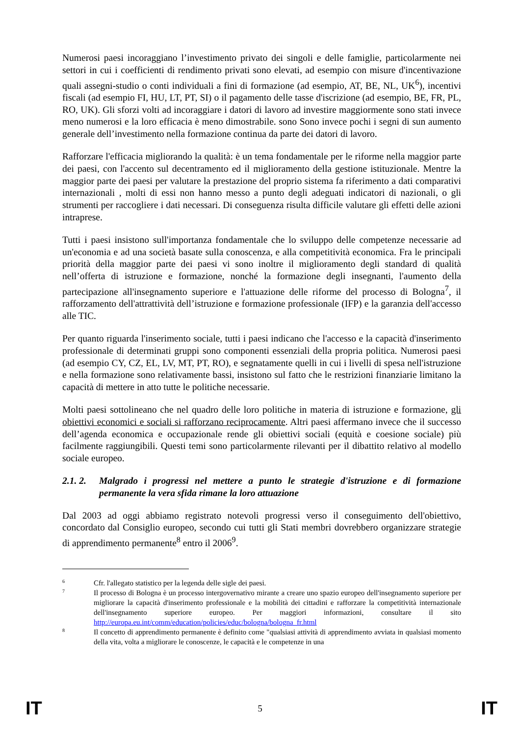Numerosi paesi incoraggiano l’investimento privato dei singoli e delle famiglie, particolarmente nei settori in cui i coefficienti di rendimento privati sono elevati, ad esempio con misure d'incentivazione quali assegni-studio o conti individuali a fini di formazione (ad esempio, AT, BE, NL, UK<sup>6</sup>), incentivi fiscali (ad esempio FI, HU, LT, PT, SI) o il pagamento delle tasse d'iscrizione (ad esempio, BE, FR, PL, RO, UK). Gli sforzi volti ad incoraggiare i datori di lavoro ad investire maggiormente sono stati invece meno numerosi e la loro efficacia è meno dimostrabile. sono Sono invece pochi i segni di sun aumento generale dell’investimento nella formazione continua da parte dei datori di lavoro.
Rafforzare l'efficacia migliorando la qualità: è un tema fondamentale per le riforme nella maggior parte dei paesi, con l'accento sul decentramento ed il miglioramento della gestione istituzionale. Mentre la maggior parte dei paesi per valutare la prestazione del proprio sistema fa riferimento a dati comparativi internazionali , molti di essi non hanno messo a punto degli adeguati indicatori di nazionali, o gli strumenti per raccogliere i dati necessari. Di conseguenza risulta difficile valutare gli effetti delle azioni intraprese.
Tutti i paesi insistono sull'importanza fondamentale che lo sviluppo delle competenze necessarie ad un'economia e ad una società basate sulla conoscenza, e alla competitività economica. Fra le principali priorità della maggior parte dei paesi vi sono inoltre il miglioramento degli standard di qualità nell’offerta di istruzione e formazione, nonché la formazione degli insegnanti, l'aumento della partecipazione all'insegnamento superiore e l'attuazione delle riforme del processo di Bologna<sup>7</sup>, il rafforzamento dell'attrattività dell’istruzione e formazione professionale (IFP) e la garanzia dell'accesso alle TIC.
Per quanto riguarda l'inserimento sociale, tutti i paesi indicano che l'accesso e la capacità d'inserimento professionale di determinati gruppi sono componenti essenziali della propria politica. Numerosi paesi (ad esempio CY, CZ, EL, LV, MT, PT, RO), e segnatamente quelli in cui i livelli di spesa nell'istruzione e nella formazione sono relativamente bassi, insistono sul fatto che le restrizioni finanziarie limitano la capacità di mettere in atto tutte le politiche necessarie.
Molti paesi sottolineano che nel quadro delle loro politiche in materia di istruzione e formazione, gli obiettivi economici e sociali si rafforzano reciprocamente. Altri paesi affermano invece che il successo dell’agenda economica e occupazionale rende gli obiettivi sociali (equità e coesione sociale) più facilmente raggiungibili. Questi temi sono particolarmente rilevanti per il dibattito relativo al modello sociale europeo.
2.1. 2. Malgrado i progressi nel mettere a punto le strategie d'istruzione e di formazione permanente la vera sfida rimane la loro attuazione
Dal 2003 ad oggi abbiamo registrato notevoli progressi verso il conseguimento dell'obiettivo, concordato dal Consiglio europeo, secondo cui tutti gli Stati membri dovrebbero organizzare strategie di apprendimento permanente<sup>8</sup> entro il 2006<sup>9</sup>.
6 Cfr. l'allegato statistico per la legenda delle sigle dei paesi.
7 Il processo di Bologna è un processo intergovernativo mirante a creare uno spazio europeo dell'insegnamento superiore per migliorare la capacità d'inserimento professionale e la mobilità dei cittadini e rafforzare la competitività internazionale dell'insegnamento superiore europeo. Per maggiori informazioni, consultare il sito http://europa.eu.int/comm/education/policies/educ/bologna/bologna_fr.html
8 Il concetto di apprendimento permanente è definito come "qualsiasi attività di apprendimento avviata in qualsiasi momento della vita, volta a migliorare le conoscenze, le capacità e le competenze in una
IT 5 IT